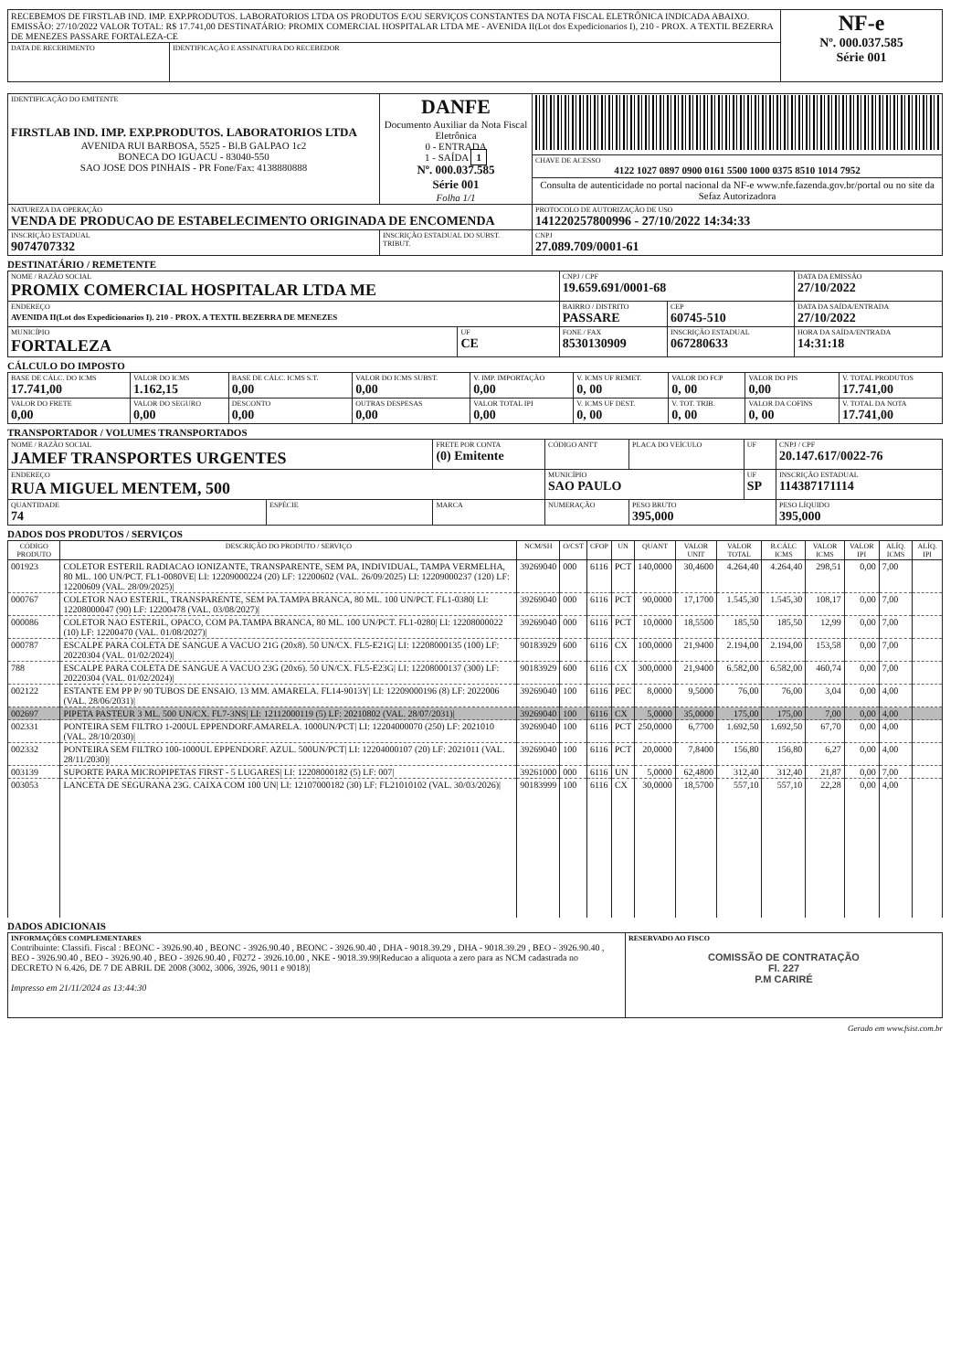| RECEBEMOS DE FIRSTLAB IND. IMP. EXP.PRODUTOS. LABORATORIOS LTDA OS PRODUTOS E/OU SERVIÇOS CONSTANTES DA NOTA FISCAL ELETRÔNICA INDICADA ABAIXO. EMISSÃO: 27/10/2022 VALOR TOTAL: R$ 17.741,00 DESTINATÁRIO: PROMIX COMERCIAL HOSPITALAR LTDA ME - AVENIDA II(Lot dos Expedicionarios I), 210 - PROX. A TEXTIL BEZERRA DE MENEZES PASSARE FORTALEZA-CE | | NF-e Nº. 000.037.585 Série 001 |
| DATA DE RECEBIMENTO | IDENTIFICAÇÃO E ASSINATURA DO RECEBEDOR | |
| IDENTIFICAÇÃO DO EMITENTE FIRSTLAB IND. IMP. EXP.PRODUTOS. LABORATORIOS LTDA AVENIDA RUI BARBOSA, 5525 - Bl.B GALPAO 1c2 BONECA DO IGUACU - 83040-550 SAO JOSE DOS PINHAIS - PR Fone/Fax: 4138880888 | DANFE Documento Auxiliar da Nota Fiscal Eletrônica 0 - ENTRADA 1 - SAÍDA 1 Nº. 000.037.585 Série 001 Folha 1/1 | |
| | | CHAVE DE ACESSO 4122 1027 0897 0900 0161 5500 1000 0375 8510 1014 7952 |
| | | Consulta de autenticidade no portal nacional da NF-e www.nfe.fazenda.gov.br/portal ou no site da Sefaz Autorizadora |
| NATUREZA DA OPERAÇÃO VENDA DE PRODUCAO DE ESTABELECIMENTO ORIGINADA DE ENCOMENDA | | PROTOCOLO DE AUTORIZAÇÃO DE USO 141220257800996 - 27/10/2022 14:34:33 |
| INSCRIÇÃO ESTADUAL 9074707332 | INSCRIÇÃO ESTADUAL DO SUBST. TRIBUT. | CNPJ 27.089.709/0001-61 |
DESTINATÁRIO / REMETENTE
| NOME / RAZÃO SOCIAL PROMIX COMERCIAL HOSPITALAR LTDA ME | | CNPJ / CPF 19.659.691/0001-68 | | DATA DA EMISSÃO 27/10/2022 |
| ENDEREÇO AVENIDA II(Lot dos Expedicionarios I). 210 - PROX. A TEXTIL BEZERRA DE MENEZES | | BAIRRO / DISTRITO PASSARE | CEP 60745-510 | DATA DA SAÍDA/ENTRADA 27/10/2022 |
| MUNICÍPIO FORTALEZA | UF CE | FONE / FAX 8530130909 | INSCRIÇÃO ESTADUAL 067280633 | HORA DA SAÍDA/ENTRADA 14:31:18 |
CÁLCULO DO IMPOSTO
| BASE DE CÁLC. DO ICMS 17.741,00 | VALOR DO ICMS 1.162,15 | BASE DE CÁLC. ICMS S.T. 0,00 | VALOR DO ICMS SUBST. 0,00 | V. IMP. IMPORTAÇÃO 0,00 | V. ICMS UF REMET. 0, 00 | VALOR DO FCP 0, 00 | VALOR DO PIS 0,00 | V. TOTAL PRODUTOS 17.741,00 |
| VALOR DO FRETE 0,00 | VALOR DO SEGURO 0,00 | DESCONTO 0,00 | OUTRAS DESPESAS 0,00 | VALOR TOTAL IPI 0,00 | V. ICMS UF DEST. 0, 00 | V. TOT. TRIB. 0, 00 | VALOR DA COFINS 0, 00 | V. TOTAL DA NOTA 17.741,00 |
TRANSPORTADOR / VOLUMES TRANSPORTADOS
| NOME / RAZÃO SOCIAL JAMEF TRANSPORTES URGENTES | | FRETE POR CONTA (0) Emitente | CÓDIGO ANTT | PLACA DO VEÍCULO | UF | CNPJ / CPF 20.147.617/0022-76 |
| ENDEREÇO RUA MIGUEL MENTEM, 500 | | | MUNICÍPIO SAO PAULO | | UF SP | INSCRIÇÃO ESTADUAL 114387171114 |
| QUANTIDADE 74 | ESPÉCIE | MARCA | NUMERAÇÃO | PESO BRUTO 395,000 | | PESO LÍQUIDO 395,000 |
DADOS DOS PRODUTOS / SERVIÇOS
| CÓDIGO PRODUTO | DESCRIÇÃO DO PRODUTO / SERVIÇO | NCM/SH | O/CST | CFOP | UN | QUANT | VALOR UNIT | VALOR TOTAL | B.CÁLC ICMS | VALOR ICMS | VALOR IPI | ALÍQ. ICMS | ALÍQ. IPI |
| --- | --- | --- | --- | --- | --- | --- | --- | --- | --- | --- | --- | --- | --- |
| 001923 | COLETOR ESTERIL RADIACAO IONIZANTE, TRANSPARENTE, SEM PA, INDIVIDUAL, TAMPA VERMELHA, 80 ML. 100 UN/PCT. FL1-0080VE/ LI: 12209000224 (20) LF: 12200602 (VAL. 26/09/2025) LI: 12209000237 (120) LF: 12200609 (VAL. 28/09/2025)/ | 39269040 | 000 | 6116 | PCT | 140,0000 | 30,4600 | 4.264,40 | 4.264,40 | 298,51 | 0,00 | 7,00 | |
| 000767 | COLETOR NAO ESTERIL, TRANSPARENTE, SEM PA.TAMPA BRANCA, 80 ML. 100 UN/PCT. FL1-0380/ LI: 12208000047 (90) LF: 12200478 (VAL. 03/08/2027)/ | 39269040 | 000 | 6116 | PCT | 90,0000 | 17,1700 | 1.545,30 | 1.545,30 | 108,17 | 0,00 | 7,00 | |
| 000086 | COLETOR NAO ESTERIL, OPACO, COM PA.TAMPA BRANCA, 80 ML. 100 UN/PCT. FL1-0280/ LI: 12208000022 (10) LF: 12200470 (VAL. 01/08/2027)/ | 39269040 | 000 | 6116 | PCT | 10,0000 | 18,5500 | 185,50 | 185,50 | 12,99 | 0,00 | 7,00 | |
| 000787 | ESCALPE PARA COLETA DE SANGUE A VACUO 21G (20x8). 50 UN/CX. FL5-E21G/ LI: 12208000135 (100) LF: 20220304 (VAL. 01/02/2024)/ | 90183929 | 600 | 6116 | CX | 100,0000 | 21,9400 | 2.194,00 | 2.194,00 | 153,58 | 0,00 | 7,00 | |
| 788 | ESCALPE PARA COLETA DE SANGUE A VACUO 23G (20x6). 50 UN/CX. FL5-E23G/ LI: 12208000137 (300) LF: 20220304 (VAL. 01/02/2024)/ | 90183929 | 600 | 6116 | CX | 300,0000 | 21,9400 | 6.582,00 | 6.582,00 | 460,74 | 0,00 | 7,00 | |
| 002122 | ESTANTE EM PP P/ 90 TUBOS DE ENSAIO. 13 MM. AMARELA. FL14-9013Y/ LI: 12209000196 (8) LF: 2022006 (VAL. 28/06/2031)/ | 39269040 | 100 | 6116 | PEC | 8,0000 | 9,5000 | 76,00 | 76,00 | 3,04 | 0,00 | 4,00 | |
| 002697 | PIPETA PASTEUR 3 ML. 500 UN/CX. FL7-3NS/ LI: 12112000119 (5) LF: 20210802 (VAL. 28/07/2031)/ | 39269040 | 100 | 6116 | CX | 5,0000 | 35,0000 | 175,00 | 175,00 | 7,00 | 0,00 | 4,00 | |
| 002331 | PONTEIRA SEM FILTRO 1-200UL EPPENDORF.AMARELA. 1000UN/PCT/ LI: 12204000070 (250) LF: 2021010 (VAL. 28/10/2030)/ | 39269040 | 100 | 6116 | PCT | 250,0000 | 6,7700 | 1.692,50 | 1.692,50 | 67,70 | 0,00 | 4,00 | |
| 002332 | PONTEIRA SEM FILTRO 100-1000UL EPPENDORF. AZUL. 500UN/PCT/ LI: 12204000107 (20) LF: 2021011 (VAL. 28/11/2030)/ | 39269040 | 100 | 6116 | PCT | 20,0000 | 7,8400 | 156,80 | 156,80 | 6,27 | 0,00 | 4,00 | |
| 003139 | SUPORTE PARA MICROPIPETAS FIRST - 5 LUGARES/ LI: 12208000182 (5) LF: 007/ | 39261000 | 000 | 6116 | UN | 5,0000 | 62,4800 | 312,40 | 312,40 | 21,87 | 0,00 | 7,00 | |
| 003053 | LANCETA DE SEGURANA 23G. CAIXA COM 100 UN/ LI: 12107000182 (30) LF: FL21010102 (VAL. 30/03/2026)/ | 90183999 | 100 | 6116 | CX | 30,0000 | 18,5700 | 557,10 | 557,10 | 22,28 | 0,00 | 4,00 | |
DADOS ADICIONAIS
| INFORMAÇÕES COMPLEMENTARES Contribuinte: Classifi. Fiscal : BEONC - 3926.90.40 , BEONC - 3926.90.40 , BEONC - 3926.90.40 , DHA - 9018.39.29 , DHA - 9018.39.29 , BEO - 3926.90.40 , BEO - 3926.90.40 , BEO - 3926.90.40 , BEO - 3926.90.40 , F0272 - 3926.10.00 , NKE - 9018.39.99/Reducao a aliquota a zero para as NCM cadastrada no DECRETO N 6.426, DE 7 DE ABRIL DE 2008 (3002, 3006, 3926, 9011 e 9018)/ Impresso em 21/11/2024 as 13:44:30 | RESERVADO AO FISCO COMISSÃO DE CONTRATAÇÃO Fl. 227 P.M CARIRÉ |
Gerado em www.fsist.com.br